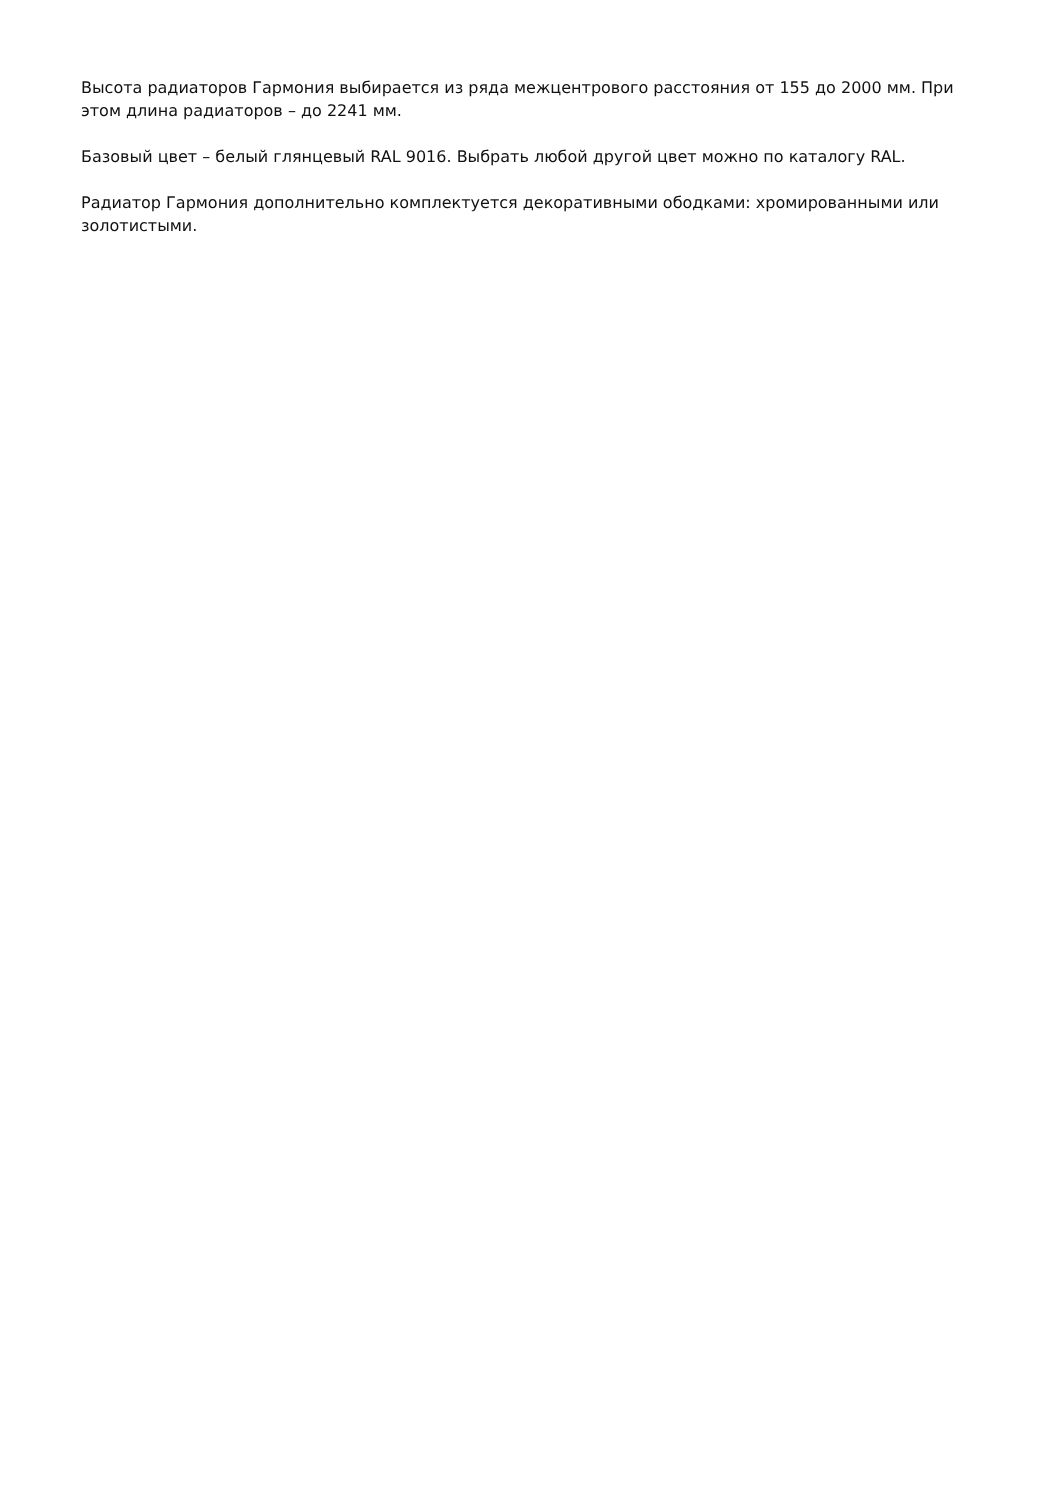Высота радиаторов Гармония выбирается из ряда межцентрового расстояния от 155 до 2000 мм. При этом длина радиаторов – до 2241 мм.
Базовый цвет – белый глянцевый RAL 9016. Выбрать любой другой цвет можно по каталогу RAL.
Радиатор Гармония дополнительно комплектуется декоративными ободками: хромированными или золотистыми.